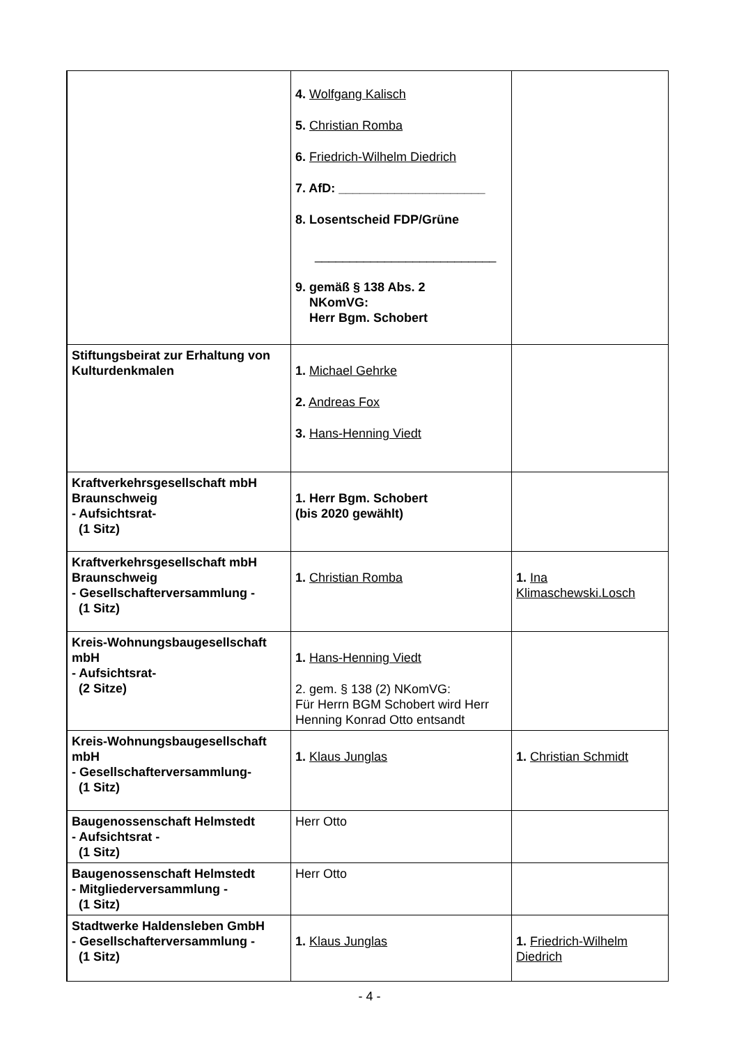| | 4. Wolfgang Kalisch 5. Christian Romba 6. Friedrich-Wilhelm Diedrich 7. AfD: _____________________ 8. Losentscheid FDP/Grüne __________________________ 9. gemäß § 138 Abs. 2 NKomVG: Herr Bgm. Schobert | |
| Stiftungsbeirat zur Erhaltung von Kulturdenkmalen | 1. Michael Gehrke 2. Andreas Fox 3. Hans-Henning Viedt | |
| Kraftverkehrsgesellschaft mbH Braunschweig - Aufsichtsrat- (1 Sitz) | 1. Herr Bgm. Schobert (bis 2020 gewählt) | |
| Kraftverkehrsgesellschaft mbH Braunschweig - Gesellschafterversammlung - (1 Sitz) | 1. Christian Romba | 1. Ina Klimaschewski.Losch |
| Kreis-Wohnungsbaugesellschaft mbH - Aufsichtsrat- (2 Sitze) | 1. Hans-Henning Viedt 2. gem. § 138 (2) NKomVG: Für Herrn BGM Schobert wird Herr Henning Konrad Otto entsandt | |
| Kreis-Wohnungsbaugesellschaft mbH - Gesellschafterversammlung- (1 Sitz) | 1. Klaus Junglas | 1. Christian Schmidt |
| Baugenossenschaft Helmstedt - Aufsichtsrat - (1 Sitz) | Herr Otto | |
| Baugenossenschaft Helmstedt - Mitgliederversammlung - (1 Sitz) | Herr Otto | |
| Stadtwerke Haldensleben GmbH - Gesellschafterversammlung - (1 Sitz) | 1. Klaus Junglas | 1. Friedrich-Wilhelm Diedrich |
- 4 -